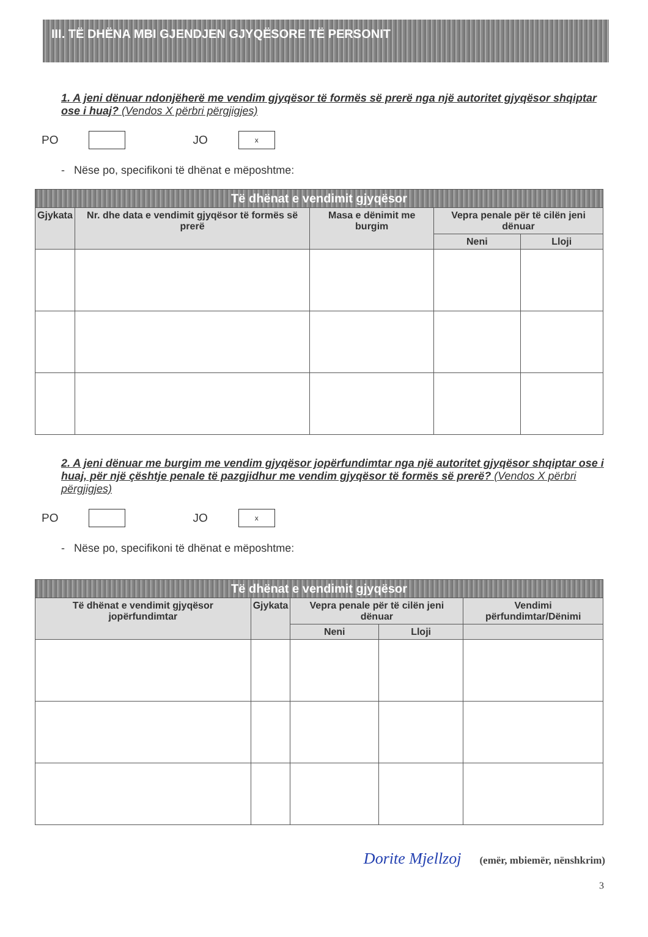III. TË DHËNA MBI GJENDJEN GJYQËSORE TË PERSONIT
1. A jeni dënuar ndonjëherë me vendim gjyqësor të formës së prerë nga një autoritet gjyqësor shqiptar ose i huaj? (Vendos X përbri përgjigjes)
PO JO x
- Nëse po, specifikoni të dhënat e mëposhtme:
| Të dhënat e vendimit gjyqësor | | | | |
| --- | --- | --- | --- | --- |
| Gjykata | Nr. dhe data e vendimit gjyqësor të formës së prerë | Masa e dënimit me burgim | Vepra penale për të cilën jeni dënuar | |
| | | | Neni | Lloji |
2. A jeni dënuar me burgim me vendim gjyqësor jopërfundimtar nga një autoritet gjyqësor shqiptar ose i huaj, për një çështje penale të pazgjidhur me vendim gjyqësor të formës së prerë? (Vendos X përbri përgjigjes)
PO JO x
- Nëse po, specifikoni të dhënat e mëposhtme:
| Të dhënat e vendimit gjyqësor | | | | |
| --- | --- | --- | --- | --- |
| Të dhënat e vendimit gjyqësor jopërfundimtar | Gjykata | Vepra penale për të cilën jeni dënuar | | Vendimi përfundimtar/Dënimi |
| | | Neni | Lloji | |
Dorite Mjellzoj (emër, mbiemër, nënshkrim)
3